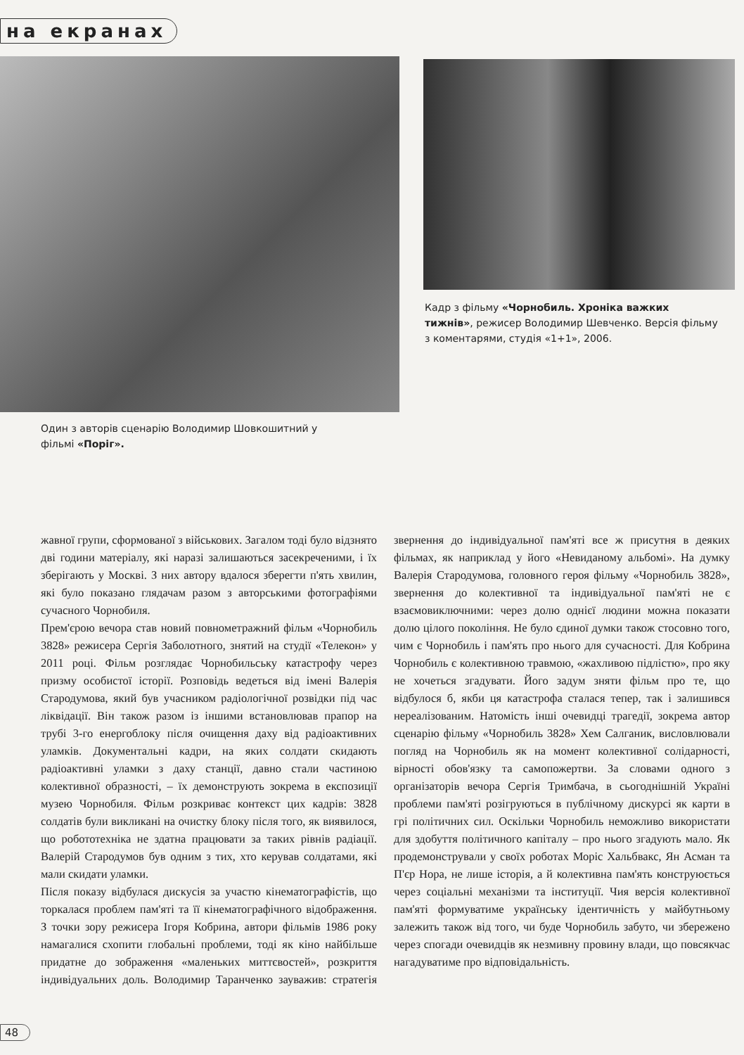на екранах
Один з авторів сценарію Володимир Шовкошитний у фільмі «Поріг».
Кадр з фільму «Чорнобиль. Хроніка важких тижнів», режисер Володимир Шевченко. Версія фільму з коментарями, студія «1+1», 2006.
жавної групи, сформованої з військових. Загалом тоді було відзнято дві години матеріалу, які наразі залишаються засекреченими, і їх зберігають у Москві. З них автору вдалося зберегти п'ять хвилин, які було показано глядачам разом з авторськими фотографіями сучасного Чорнобиля.
Прем'єрою вечора став новий повнометражний фільм «Чорнобиль 3828» режисера Сергія Заболотного, знятий на студії «Телекон» у 2011 році. Фільм розглядає Чорнобильську катастрофу через призму особистої історії. Розповідь ведеться від імені Валерія Стародумова, який був учасником радіологічної розвідки під час ліквідації. Він також разом із іншими встановлював прапор на трубі 3-го енергоблоку після очищення даху від радіоактивних уламків. Документальні кадри, на яких солдати скидають радіоактивні уламки з даху станції, давно стали частиною колективної образності, – їх демонструють зокрема в експозиції музею Чорнобиля. Фільм розкриває контекст цих кадрів: 3828 солдатів були викликані на очистку блоку після того, як виявилося, що робототехніка не здатна працювати за таких рівнів радіації. Валерій Стародумов був одним з тих, хто керував солдатами, які мали скидати уламки.
Після показу відбулася дискусія за участю кінематографістів, що торкалася проблем пам'яті та її кінематографічного відображення. З точки зору режисера Ігоря Кобрина, автори фільмів 1986 року намагалися схопити глобальні проблеми, тоді як кіно найбільше придатне до зображення «маленьких миттєвостей», розкриття індивідуальних доль. Володимир Таранченко зауважив: стратегія звернення до індивідуальної пам'яті все ж присутня в деяких фільмах, як наприклад у його «Невиданому альбомі». На думку Валерія Стародумова, головного героя фільму «Чорнобиль 3828», звернення до колективної та індивідуальної пам'яті не є взаємовиключними: через долю однієї людини можна показати долю цілого покоління. Не було єдиної думки також стосовно того, чим є Чорнобиль і пам'ять про нього для сучасності. Для Кобрина Чорнобиль є колективною травмою, «жахливою підлістю», про яку не хочеться згадувати. Його задум зняти фільм про те, що відбулося б, якби ця катастрофа сталася тепер, так і залишився нереалізованим. Натомість інші очевидці трагедії, зокрема автор сценарію фільму «Чорнобиль 3828» Хем Салганик, висловлювали погляд на Чорнобиль як на момент колективної солідарності, вірності обов'язку та самопожертви. За словами одного з організаторів вечора Сергія Тримбача, в сьогоднішній Україні проблеми пам'яті розігруються в публічному дискурсі як карти в грі політичних сил. Оскільки Чорнобиль неможливо використати для здобуття політичного капіталу – про нього згадують мало. Як продемонстрували у своїх роботах Моріс Хальбвакс, Ян Асман та П'єр Нора, не лише історія, а й колективна пам'ять конструюється через соціальні механізми та інституції. Чия версія колективної пам'яті формуватиме українську ідентичність у майбутньому залежить також від того, чи буде Чорнобиль забуто, чи збережено через спогади очевидців як незмивну провину влади, що повсякчас нагадуватиме про відповідальність.
48